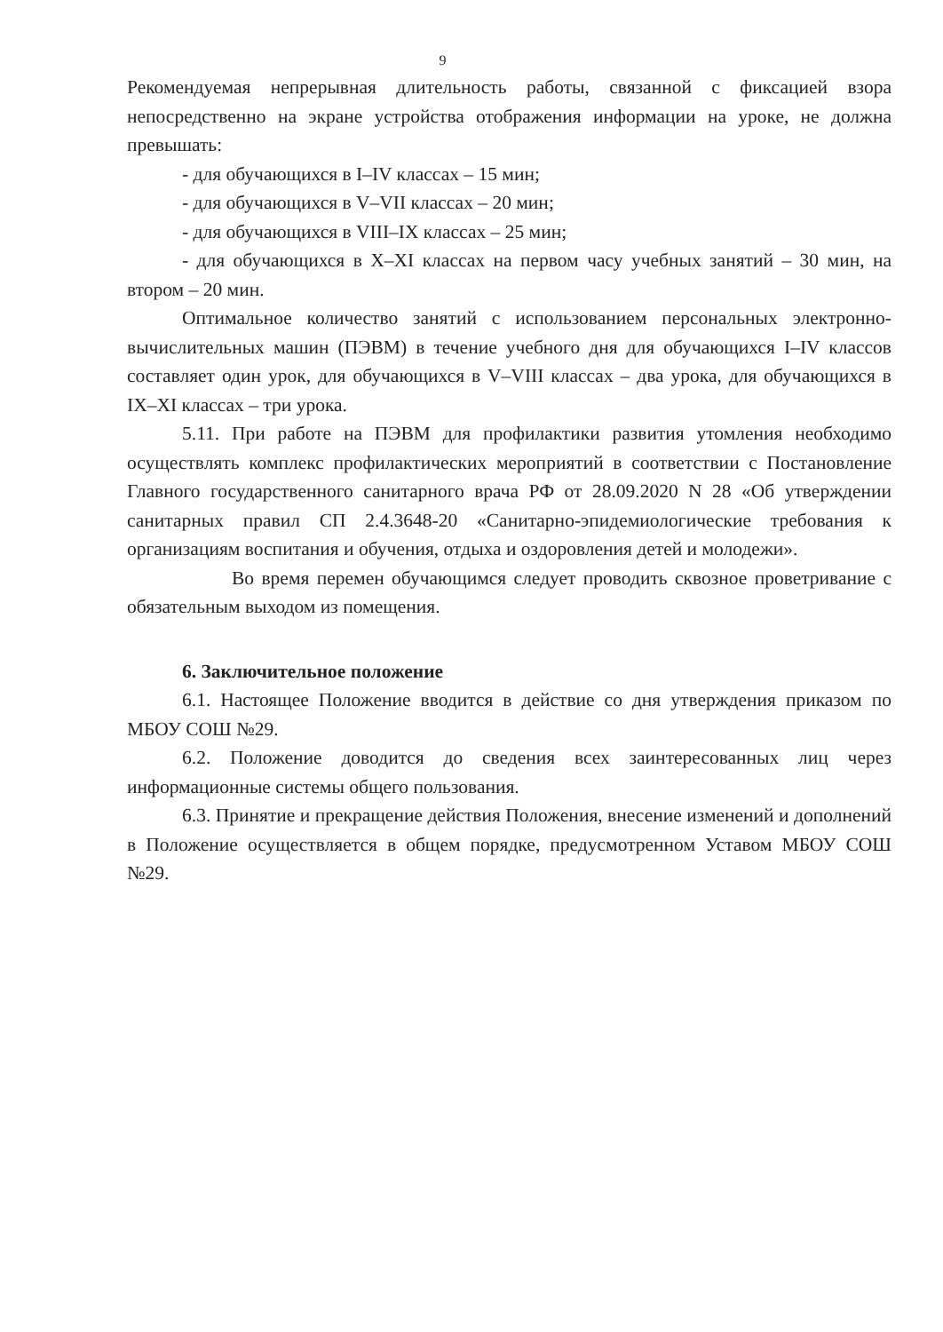9
Рекомендуемая непрерывная длительность работы, связанной с фиксацией взора непосредственно на экране устройства отображения информации на уроке, не должна превышать:
- для обучающихся в I–IV классах – 15 мин;
- для обучающихся в V–VII классах – 20 мин;
- для обучающихся в VIII–IX классах – 25 мин;
- для обучающихся в X–XI классах на первом часу учебных занятий – 30 мин, на втором – 20 мин.
Оптимальное количество занятий с использованием персональных электронно-вычислительных машин (ПЭВМ) в течение учебного дня для обучающихся I–IV классов составляет один урок, для обучающихся в V–VIII классах – два урока, для обучающихся в IX–XI классах – три урока.
5.11. При работе на ПЭВМ для профилактики развития утомления необходимо осуществлять комплекс профилактических мероприятий в соответствии с Постановление Главного государственного санитарного врача РФ от 28.09.2020 N 28 «Об утверждении санитарных правил СП 2.4.3648-20 «Санитарно-эпидемиологические требования к организациям воспитания и обучения, отдыха и оздоровления детей и молодежи».
Во время перемен обучающимся следует проводить сквозное проветривание с обязательным выходом из помещения.
6. Заключительное положение
6.1. Настоящее Положение вводится в действие со дня утверждения приказом по МБОУ СОШ №29.
6.2. Положение доводится до сведения всех заинтересованных лиц через информационные системы общего пользования.
6.3. Принятие и прекращение действия Положения, внесение изменений и дополнений в Положение осуществляется в общем порядке, предусмотренном Уставом МБОУ СОШ №29.